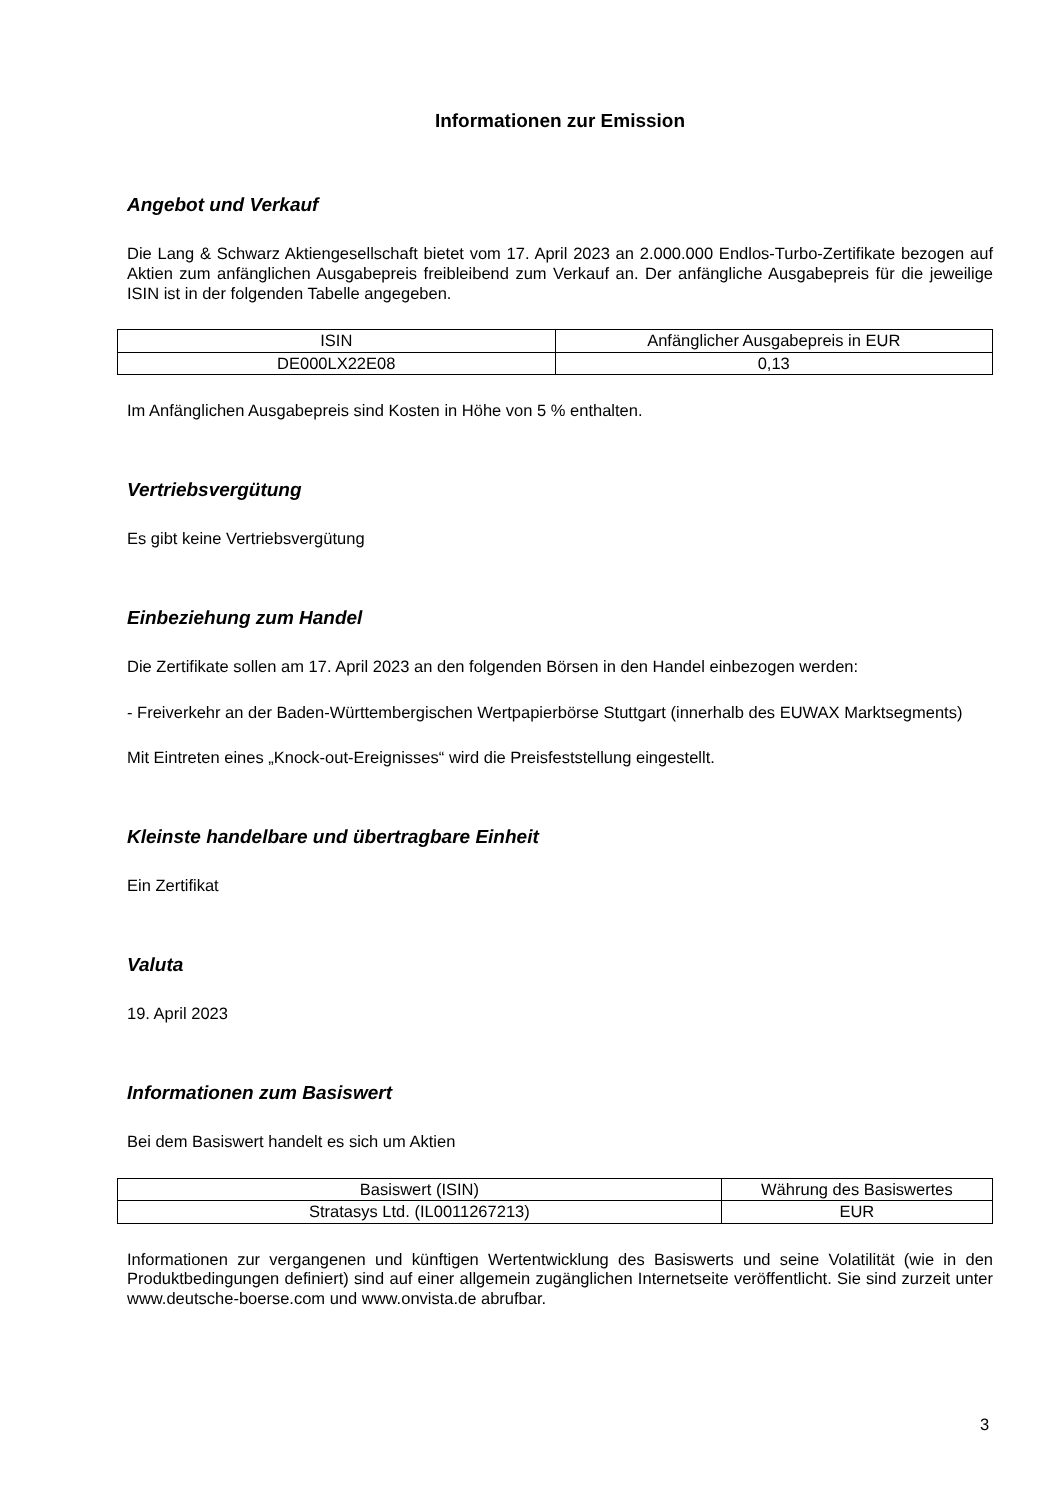Informationen zur Emission
Angebot und Verkauf
Die Lang & Schwarz Aktiengesellschaft bietet vom 17. April 2023 an 2.000.000 Endlos-Turbo-Zertifikate bezogen auf Aktien zum anfänglichen Ausgabepreis freibleibend zum Verkauf an. Der anfängliche Ausgabepreis für die jeweilige ISIN ist in der folgenden Tabelle angegeben.
| ISIN | Anfänglicher Ausgabepreis in EUR |
| DE000LX22E08 | 0,13 |
Im Anfänglichen Ausgabepreis sind Kosten in Höhe von 5 % enthalten.
Vertriebsvergütung
Es gibt keine Vertriebsvergütung
Einbeziehung zum Handel
Die Zertifikate sollen am 17. April 2023 an den folgenden Börsen in den Handel einbezogen werden:
- Freiverkehr an der Baden-Württembergischen Wertpapierbörse Stuttgart (innerhalb des EUWAX Marktsegments)
Mit Eintreten eines „Knock-out-Ereignisses“ wird die Preisfeststellung eingestellt.
Kleinste handelbare und übertragbare Einheit
Ein Zertifikat
Valuta
19. April 2023
Informationen zum Basiswert
Bei dem Basiswert handelt es sich um Aktien
| Basiswert (ISIN) | Währung des Basiswertes |
| Stratasys Ltd. (IL0011267213) | EUR |
Informationen zur vergangenen und künftigen Wertentwicklung des Basiswerts und seine Volatilität (wie in den Produktbedingungen definiert) sind auf einer allgemein zugänglichen Internetseite veröffentlicht. Sie sind zurzeit unter www.deutsche-boerse.com und www.onvista.de abrufbar.
3